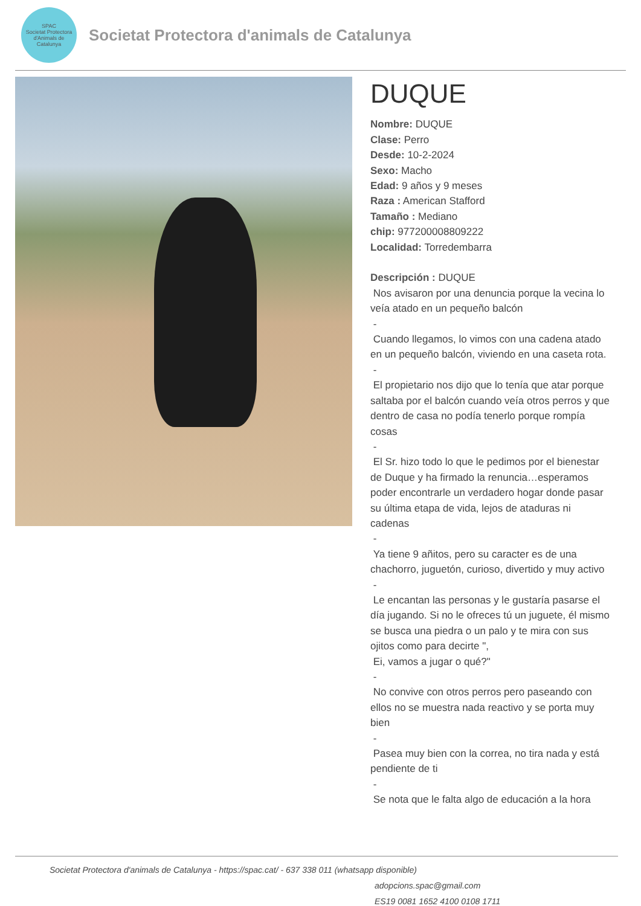SPAC
Societat Protectora d'Animals de Catalunya
Societat Protectora d'animals de Catalunya
DUQUE
Nombre: DUQUE
Clase: Perro
Desde: 10-2-2024
Sexo: Macho
Edad: 9 años y 9 meses
Raza : American Stafford
Tamaño : Mediano
chip: 977200008809222
Localidad: Torredembarra
Descripción : DUQUE
Nos avisaron por una denuncia porque la vecina lo veía atado en un pequeño balcón
-
Cuando llegamos, lo vimos con una cadena atado en un pequeño balcón, viviendo en una caseta rota.
-
El propietario nos dijo que lo tenía que atar porque saltaba por el balcón cuando veía otros perros y que dentro de casa no podía tenerlo porque rompía cosas
-
El Sr. hizo todo lo que le pedimos por el bienestar de Duque y ha firmado la renuncia…esperamos poder encontrarle un verdadero hogar donde pasar su última etapa de vida, lejos de ataduras ni cadenas
-
Ya tiene 9 añitos, pero su caracter es de una chachorro, juguetón, curioso, divertido y muy activo
-
Le encantan las personas y le gustaría pasarse el día jugando. Si no le ofreces tú un juguete, él mismo se busca una piedra o un palo y te mira con sus ojitos como para decirte ",
Ei, vamos a jugar o qué?"
-
No convive con otros perros pero paseando con ellos no se muestra nada reactivo y se porta muy bien
-
Pasea muy bien con la correa, no tira nada y está pendiente de ti
-
Se nota que le falta algo de educación a la hora
Societat Protectora d'animals de Catalunya - https://spac.cat/ - 637 338 011 (whatsapp disponible)
adopcions.spac@gmail.com
ES19 0081 1652 4100 0108 1711